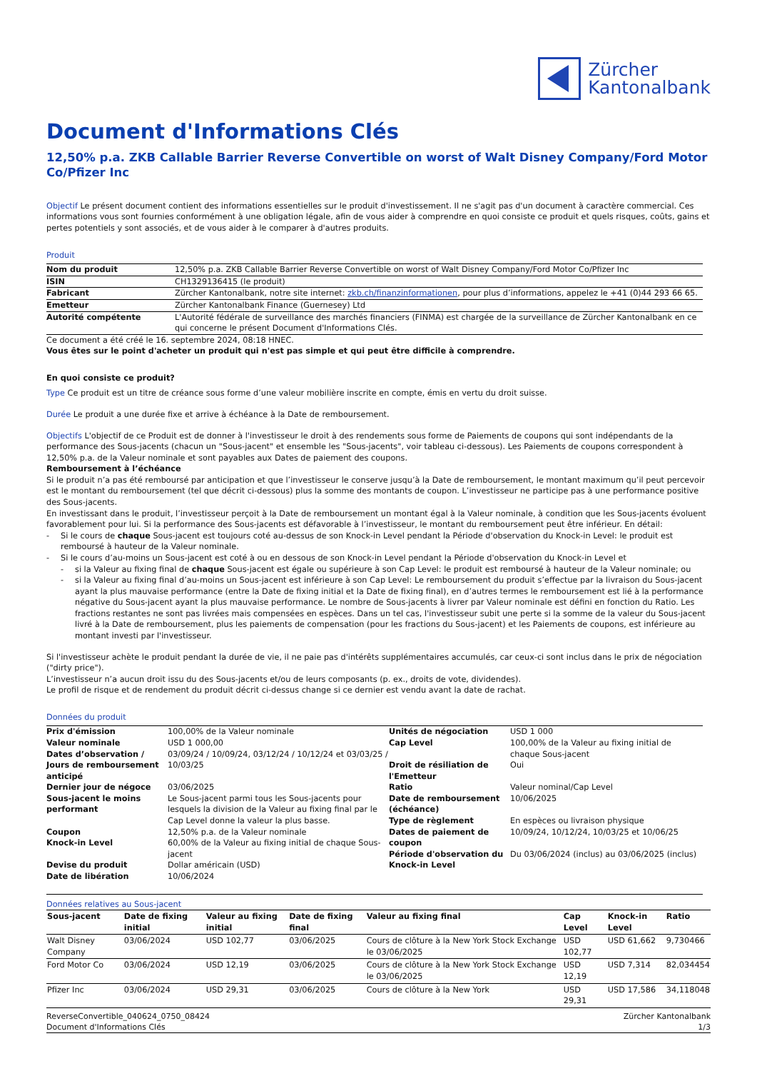Zürcher
Kantonalbank
Document d'Informations Clés
12,50% p.a. ZKB Callable Barrier Reverse Convertible on worst of Walt Disney Company/Ford Motor Co/Pfizer Inc
Objectif Le présent document contient des informations essentielles sur le produit d'investissement. Il ne s'agit pas d'un document à caractère commercial. Ces informations vous sont fournies conformément à une obligation légale, afin de vous aider à comprendre en quoi consiste ce produit et quels risques, coûts, gains et pertes potentiels y sont associés, et de vous aider à le comparer à d'autres produits.
Produit
| Nom du produit | 12,50% p.a. ZKB Callable Barrier Reverse Convertible on worst of Walt Disney Company/Ford Motor Co/Pfizer Inc |
| ISIN | CH1329136415 (le produit) |
| Fabricant | Zürcher Kantonalbank, notre site internet: zkb.ch/finanzinformationen , pour plus d’informations, appelez le +41 (0)44 293 66 65. |
| Emetteur | Zürcher Kantonalbank Finance (Guernesey) Ltd |
| Autorité compétente | L'Autorité fédérale de surveillance des marchés financiers (FINMA) est chargée de la surveillance de Zürcher Kantonalbank en ce qui concerne le présent Document d'Informations Clés. |
Ce document a été créé le 16. septembre 2024, 08:18 HNEC.
Vous êtes sur le point d'acheter un produit qui n'est pas simple et qui peut être difficile à comprendre.
En quoi consiste ce produit?
Type Ce produit est un titre de créance sous forme d’une valeur mobilière inscrite en compte, émis en vertu du droit suisse.
Durée Le produit a une durée fixe et arrive à échéance à la Date de remboursement.
Objectifs L'objectif de ce Produit est de donner à l'investisseur le droit à des rendements sous forme de Paiements de coupons qui sont indépendants de la performance des Sous-jacents (chacun un "Sous-jacent" et ensemble les "Sous-jacents", voir tableau ci-dessous). Les Paiements de coupons correspondent à 12,50% p.a. de la Valeur nominale et sont payables aux Dates de paiement des coupons.
Remboursement à l’échéance
Si le produit n’a pas été remboursé par anticipation et que l’investisseur le conserve jusqu’à la Date de remboursement, le montant maximum qu’il peut percevoir est le montant du remboursement (tel que décrit ci-dessous) plus la somme des montants de coupon. L’investisseur ne participe pas à une performance positive des Sous-jacents.
En investissant dans le produit, l’investisseur perçoit à la Date de remboursement un montant égal à la Valeur nominale, à condition que les Sous-jacents évoluent favorablement pour lui. Si la performance des Sous-jacents est défavorable à l’investisseur, le montant du remboursement peut être inférieur. En détail:
Si le cours de chaque Sous-jacent est toujours coté au-dessus de son Knock-in Level pendant la Période d'observation du Knock-in Level: le produit est remboursé à hauteur de la Valeur nominale.
Si le cours d’au-moins un Sous-jacent est coté à ou en dessous de son Knock-in Level pendant la Période d'observation du Knock-in Level et
si la Valeur au fixing final de chaque Sous-jacent est égale ou supérieure à son Cap Level: le produit est remboursé à hauteur de la Valeur nominale; ou
si la Valeur au fixing final d’au-moins un Sous-jacent est inférieure à son Cap Level: Le remboursement du produit s’effectue par la livraison du Sous-jacent ayant la plus mauvaise performance (entre la Date de fixing initial et la Date de fixing final), en d’autres termes le remboursement est lié à la performance négative du Sous-jacent ayant la plus mauvaise performance. Le nombre de Sous-jacents à livrer par Valeur nominale est défini en fonction du Ratio. Les fractions restantes ne sont pas livrées mais compensées en espèces. Dans un tel cas, l'investisseur subit une perte si la somme de la valeur du Sous-jacent livré à la Date de remboursement, plus les paiements de compensation (pour les fractions du Sous-jacent) et les Paiements de coupons, est inférieure au montant investi par l'investisseur.
Si l'investisseur achète le produit pendant la durée de vie, il ne paie pas d'intérêts supplémentaires accumulés, car ceux-ci sont inclus dans le prix de négociation ("dirty price").
L’investisseur n’a aucun droit issu du des Sous-jacents et/ou de leurs composants (p. ex., droits de vote, dividendes).
Le profil de risque et de rendement du produit décrit ci-dessus change si ce dernier est vendu avant la date de rachat.
Données du produit
| Prix d'émission Valeur nominale Dates d’observation / Jours de remboursement anticipé | 100,00% de la Valeur nominale USD 1 000,00 03/09/24 / 10/09/24, 03/12/24 / 10/12/24 et 03/03/25 / 10/03/25 | Unités de négociation Cap Level Droit de résiliation de l'Emetteur | USD 1 000 100,00% de la Valeur au fixing initial de chaque Sous-jacent Oui |
| Dernier jour de négoce Sous-jacent le moins performant Coupon Knock-in Level Devise du produit Date de libération | 03/06/2025 Le Sous-jacent parmi tous les Sous-jacents pour lesquels la division de la Valeur au fixing final par le Cap Level donne la valeur la plus basse. 12,50% p.a. de la Valeur nominale 60,00% de la Valeur au fixing initial de chaque Sous-jacent Dollar américain (USD) 10/06/2024 | Ratio Date de remboursement (échéance) Type de règlement Dates de paiement de coupon Période d'observation du Knock-in Level | Valeur nominal/Cap Level 10/06/2025 En espèces ou livraison physique 10/09/24, 10/12/24, 10/03/25 et 10/06/25 Du 03/06/2024 (inclus) au 03/06/2025 (inclus) |
Données relatives au Sous-jacent
| Sous-jacent | Date de fixing initial | Valeur au fixing initial | Date de fixing final | Valeur au fixing final | Cap Level | Knock-in Level | Ratio |
| --- | --- | --- | --- | --- | --- | --- | --- |
| Walt Disney Company | 03/06/2024 | USD 102,77 | 03/06/2025 | Cours de clôture à la New York Stock Exchange le 03/06/2025 | USD 102,77 | USD 61,662 | 9,730466 |
| Ford Motor Co | 03/06/2024 | USD 12,19 | 03/06/2025 | Cours de clôture à la New York Stock Exchange le 03/06/2025 | USD 12,19 | USD 7,314 | 82,034454 |
| Pfizer Inc | 03/06/2024 | USD 29,31 | 03/06/2025 | Cours de clôture à la New York | USD 29,31 | USD 17,586 | 34,118048 |
ReverseConvertible_040624_0750_08424 Zürcher Kantonalbank
Document d'Informations Clés 1/3